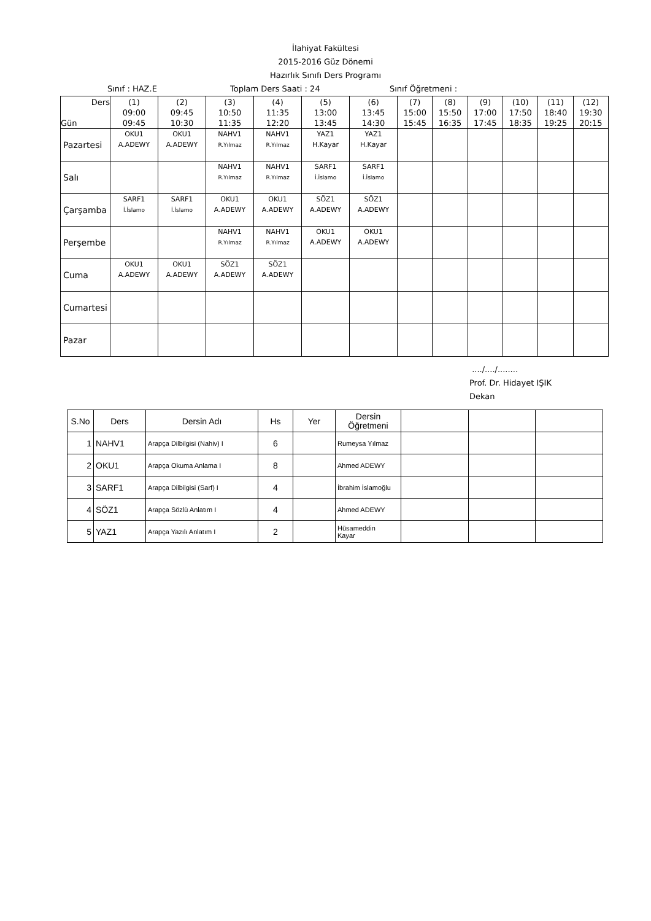İlahiyat Fakültesi
2015-2016 Güz Dönemi
Hazırlık Sınıfı Ders Programı
Sınıf : HAZ.E Toplam Ders Saati : 24 Sınıf Öğretmeni :
| Ders Gün | (1) 09:00 09:45 | (2) 09:45 10:30 | (3) 10:50 11:35 | (4) 11:35 12:20 | (5) 13:00 13:45 | (6) 13:45 14:30 | (7) 15:00 15:45 | (8) 15:50 16:35 | (9) 17:00 17:45 | (10) 17:50 18:35 | (11) 18:40 19:25 | (12) 19:30 20:15 |
| --- | --- | --- | --- | --- | --- | --- | --- | --- | --- | --- | --- | --- |
| Pazartesi | OKU1 A.ADEWY | OKU1 A.ADEWY | NAHV1 R.Yılmaz | NAHV1 R.Yılmaz | YAZ1 H.Kayar | YAZ1 H.Kayar | | | | | | |
| Salı | | | NAHV1 R.Yılmaz | NAHV1 R.Yılmaz | SARF1 İ.İslamo | SARF1 İ.İslamo | | | | | | |
| Çarşamba | SARF1 İ.İslamo | SARF1 İ.İslamo | OKU1 A.ADEWY | OKU1 A.ADEWY | SÖZ1 A.ADEWY | SÖZ1 A.ADEWY | | | | | | |
| Perşembe | | | NAHV1 R.Yılmaz | NAHV1 R.Yılmaz | OKU1 A.ADEWY | OKU1 A.ADEWY | | | | | | |
| Cuma | OKU1 A.ADEWY | OKU1 A.ADEWY | SÖZ1 A.ADEWY | SÖZ1 A.ADEWY | | | | | | | | |
| Cumartesi | | | | | | | | | | | | |
| Pazar | | | | | | | | | | | | |
..../..../........
Prof. Dr. Hidayet IŞIK
Dekan
| S.No | Ders | Dersin Adı | Hs | Yer | Dersin Öğretmeni | | | |
| --- | --- | --- | --- | --- | --- | --- | --- | --- |
| 1 | NAHV1 | Arapça Dilbilgisi (Nahiv) I | 6 | | Rumeysa Yılmaz | | | |
| 2 | OKU1 | Arapça Okuma Anlama I | 8 | | Ahmed ADEWY | | | |
| 3 | SARF1 | Arapça Dilbilgisi (Sarf) I | 4 | | İbrahim İslamoğlu | | | |
| 4 | SÖZ1 | Arapça Sözlü Anlatım I | 4 | | Ahmed ADEWY | | | |
| 5 | YAZ1 | Arapça Yazılı Anlatım I | 2 | | Hüsameddin Kayar | | | |